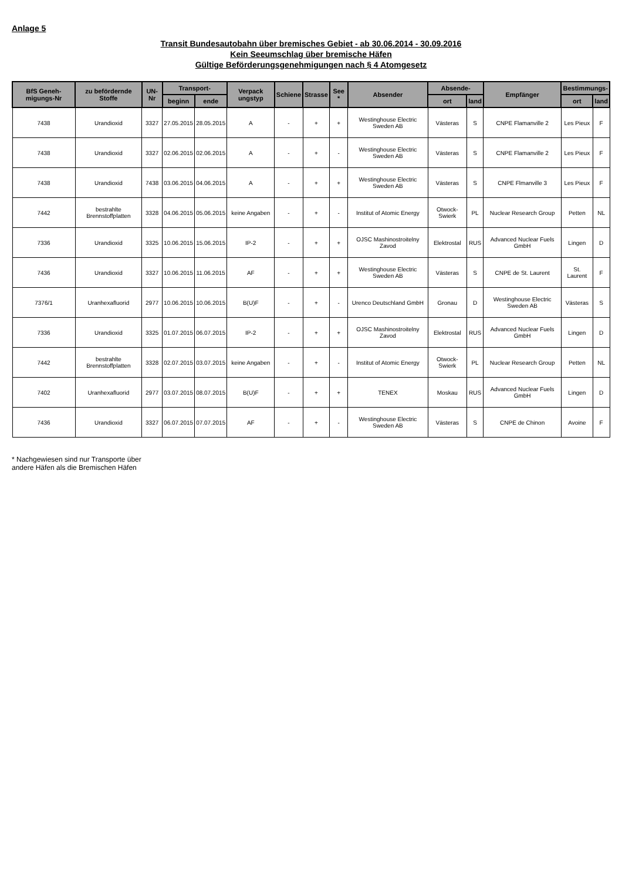Anlage 5
Transit Bundesautobahn über bremisches Gebiet - ab 30.06.2014 - 30.09.2016
Kein Seeumschlag über bremische Häfen
Gültige Beförderungsgenehmigungen nach § 4 Atomgesetz
| BfS Geneh-migungs-Nr | zu befördernde Stoffe | UN-Nr | Transport- | | Verpack ungstyp | Schiene | Strasse | See * | Absender | Absende- | | Empfänger | Bestimmungs- | |
| --- | --- | --- | --- | --- | --- | --- | --- | --- | --- | --- | --- | --- | --- | --- |
| | | | beginn | ende | | | | | | ort | land | | ort | land |
| 7438 | Urandioxid | 3327 | 27.05.2015 | 28.05.2015 | A | - | + | + | Westinghouse Electric Sweden AB | Västeras | S | CNPE Flamanville 2 | Les Pieux | F |
| 7438 | Urandioxid | 3327 | 02.06.2015 | 02.06.2015 | A | - | + | - | Westinghouse Electric Sweden AB | Västeras | S | CNPE Flamanville 2 | Les Pieux | F |
| 7438 | Urandioxid | 7438 | 03.06.2015 | 04.06.2015 | A | - | + | + | Westinghouse Electric Sweden AB | Västeras | S | CNPE Flmanville 3 | Les Pieux | F |
| 7442 | bestrahlte Brennstoffplatten | 3328 | 04.06.2015 | 05.06.2015 | keine Angaben | - | + | - | Institut of Atomic Energy | Otwock-Swierk | PL | Nuclear Research Group | Petten | NL |
| 7336 | Urandioxid | 3325 | 10.06.2015 | 15.06.2015 | IP-2 | - | + | + | OJSC Mashinostroitelny Zavod | Elektrostal | RUS | Advanced Nuclear Fuels GmbH | Lingen | D |
| 7436 | Urandioxid | 3327 | 10.06.2015 | 11.06.2015 | AF | - | + | + | Westinghouse Electric Sweden AB | Västeras | S | CNPE de St. Laurent | St. Laurent | F |
| 7376/1 | Uranhexafluorid | 2977 | 10.06.2015 | 10.06.2015 | B(U)F | - | + | - | Urenco Deutschland GmbH | Gronau | D | Westinghouse Electric Sweden AB | Västeras | S |
| 7336 | Urandioxid | 3325 | 01.07.2015 | 06.07.2015 | IP-2 | - | + | + | OJSC Mashinostroitelny Zavod | Elektrostal | RUS | Advanced Nuclear Fuels GmbH | Lingen | D |
| 7442 | bestrahlte Brennstoffplatten | 3328 | 02.07.2015 | 03.07.2015 | keine Angaben | - | + | - | Institut of Atomic Energy | Otwock-Swierk | PL | Nuclear Research Group | Petten | NL |
| 7402 | Uranhexafluorid | 2977 | 03.07.2015 | 08.07.2015 | B(U)F | - | + | + | TENEX | Moskau | RUS | Advanced Nuclear Fuels GmbH | Lingen | D |
| 7436 | Urandioxid | 3327 | 06.07.2015 | 07.07.2015 | AF | - | + | - | Westinghouse Electric Sweden AB | Västeras | S | CNPE de Chinon | Avoine | F |
* Nachgewiesen sind nur Transporte über
andere Häfen als die Bremischen Häfen